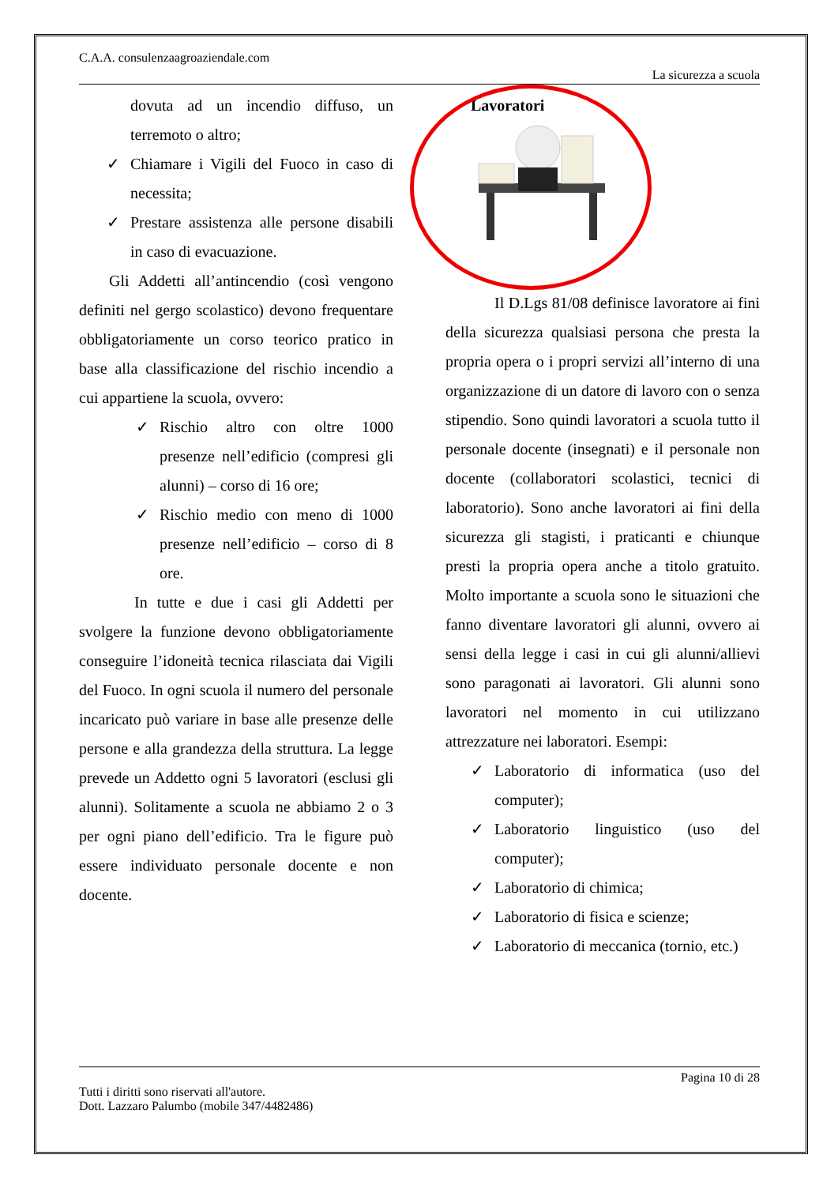C.A.A. consulenzaagroaziendale.com
La sicurezza a scuola
dovuta ad un incendio diffuso, un terremoto o altro;
✓ Chiamare i Vigili del Fuoco in caso di necessita;
✓ Prestare assistenza alle persone disabili in caso di evacuazione.
Gli Addetti all’antincendio (così vengono definiti nel gergo scolastico) devono frequentare obbligatoriamente un corso teorico pratico in base alla classificazione del rischio incendio a cui appartiene la scuola, ovvero:
✓ Rischio altro con oltre 1000 presenze nell’edificio (compresi gli alunni) – corso di 16 ore;
✓ Rischio medio con meno di 1000 presenze nell’edificio – corso di 8 ore.
In tutte e due i casi gli Addetti per svolgere la funzione devono obbligatoriamente conseguire l’idoneità tecnica rilasciata dai Vigili del Fuoco. In ogni scuola il numero del personale incaricato può variare in base alle presenze delle persone e alla grandezza della struttura. La legge prevede un Addetto ogni 5 lavoratori (esclusi gli alunni). Solitamente a scuola ne abbiamo 2 o 3 per ogni piano dell’edificio. Tra le figure può essere individuato personale docente e non docente.
Lavoratori
Il D.Lgs 81/08 definisce lavoratore ai fini della sicurezza qualsiasi persona che presta la propria opera o i propri servizi all’interno di una organizzazione di un datore di lavoro con o senza stipendio. Sono quindi lavoratori a scuola tutto il personale docente (insegnati) e il personale non docente (collaboratori scolastici, tecnici di laboratorio). Sono anche lavoratori ai fini della sicurezza gli stagisti, i praticanti e chiunque presti la propria opera anche a titolo gratuito. Molto importante a scuola sono le situazioni che fanno diventare lavoratori gli alunni, ovvero ai sensi della legge i casi in cui gli alunni/allievi sono paragonati ai lavoratori. Gli alunni sono lavoratori nel momento in cui utilizzano attrezzature nei laboratori. Esempi:
✓ Laboratorio di informatica (uso del computer);
✓ Laboratorio linguistico (uso del computer);
✓ Laboratorio di chimica;
✓ Laboratorio di fisica e scienze;
✓ Laboratorio di meccanica (tornio, etc.)
Pagina 10 di 28
Tutti i diritti sono riservati all'autore.
Dott. Lazzaro Palumbo (mobile 347/4482486)